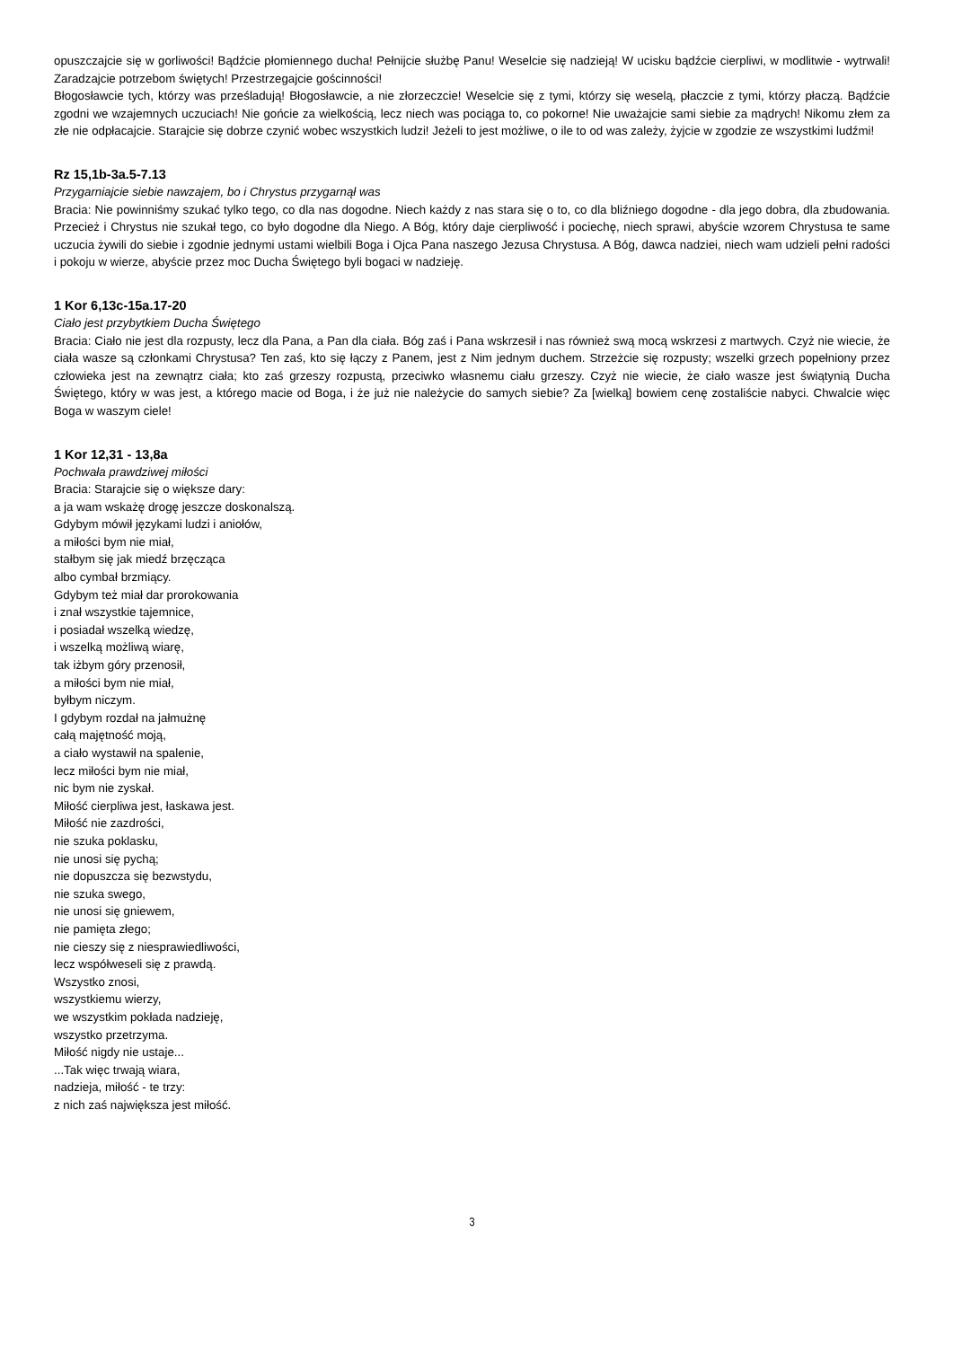opuszczajcie się w gorliwości! Bądźcie płomiennego ducha! Pełnijcie służbę Panu! Weselcie się nadzieją! W ucisku bądźcie cierpliwi, w modlitwie - wytrwali! Zaradzajcie potrzebom świętych! Przestrzegajcie gościnności!
Błogosławcie tych, którzy was prześladują! Błogosławcie, a nie złorzeczcie! Weselcie się z tymi, którzy się weselą, płaczcie z tymi, którzy płaczą. Bądźcie zgodni we wzajemnych uczuciach! Nie gońcie za wielkością, lecz niech was pociąga to, co pokorne! Nie uważajcie sami siebie za mądrych! Nikomu złem za złe nie odpłacajcie. Starajcie się dobrze czynić wobec wszystkich ludzi! Jeżeli to jest możliwe, o ile to od was zależy, żyjcie w zgodzie ze wszystkimi ludźmi!
Rz 15,1b-3a.5-7.13
Przygarniajcie siebie nawzajem, bo i Chrystus przygarnął was
Bracia: Nie powinniśmy szukać tylko tego, co dla nas dogodne. Niech każdy z nas stara się o to, co dla bliźniego dogodne - dla jego dobra, dla zbudowania. Przecież i Chrystus nie szukał tego, co było dogodne dla Niego. A Bóg, który daje cierpliwość i pociechę, niech sprawi, abyście wzorem Chrystusa te same uczucia żywili do siebie i zgodnie jednymi ustami wielbili Boga i Ojca Pana naszego Jezusa Chrystusa. A Bóg, dawca nadziei, niech wam udzieli pełni radości i pokoju w wierze, abyście przez moc Ducha Świętego byli bogaci w nadzieję.
1 Kor 6,13c-15a.17-20
Ciało jest przybytkiem Ducha Świętego
Bracia: Ciało nie jest dla rozpusty, lecz dla Pana, a Pan dla ciała. Bóg zaś i Pana wskrzesił i nas również swą mocą wskrzesi z martwych. Czyż nie wiecie, że ciała wasze są członkami Chrystusa? Ten zaś, kto się łączy z Panem, jest z Nim jednym duchem. Strzeżcie się rozpusty; wszelki grzech popełniony przez człowieka jest na zewnątrz ciała; kto zaś grzeszy rozpustą, przeciwko własnemu ciału grzeszy. Czyż nie wiecie, że ciało wasze jest świątynią Ducha Świętego, który w was jest, a którego macie od Boga, i że już nie należycie do samych siebie? Za [wielką] bowiem cenę zostaliście nabyci. Chwalcie więc Boga w waszym ciele!
1 Kor 12,31 - 13,8a
Pochwała prawdziwej miłości
Bracia: Starajcie się o większe dary:
a ja wam wskażę drogę jeszcze doskonalszą.
Gdybym mówił językami ludzi i aniołów,
a miłości bym nie miał,
stałbym się jak miedź brzęcząca
albo cymbał brzmiący.
Gdybym też miał dar prorokowania
i znał wszystkie tajemnice,
i posiadał wszelką wiedzę,
i wszelką możliwą wiarę,
tak iżbym góry przenosił,
a miłości bym nie miał,
byłbym niczym.
I gdybym rozdał na jałmużnę
całą majętność moją,
a ciało wystawił na spalenie,
lecz miłości bym nie miał,
nic bym nie zyskał.
Miłość cierpliwa jest, łaskawa jest.
Miłość nie zazdrości,
nie szuka poklasku,
nie unosi się pychą;
nie dopuszcza się bezwstydu,
nie szuka swego,
nie unosi się gniewem,
nie pamięta złego;
nie cieszy się z niesprawiedliwości,
lecz współweseli się z prawdą.
Wszystko znosi,
wszystkiemu wierzy,
we wszystkim pokłada nadzieję,
wszystko przetrzyma.
Miłość nigdy nie ustaje...
...Tak więc trwają wiara,
nadzieja, miłość - te trzy:
z nich zaś największa jest miłość.
3